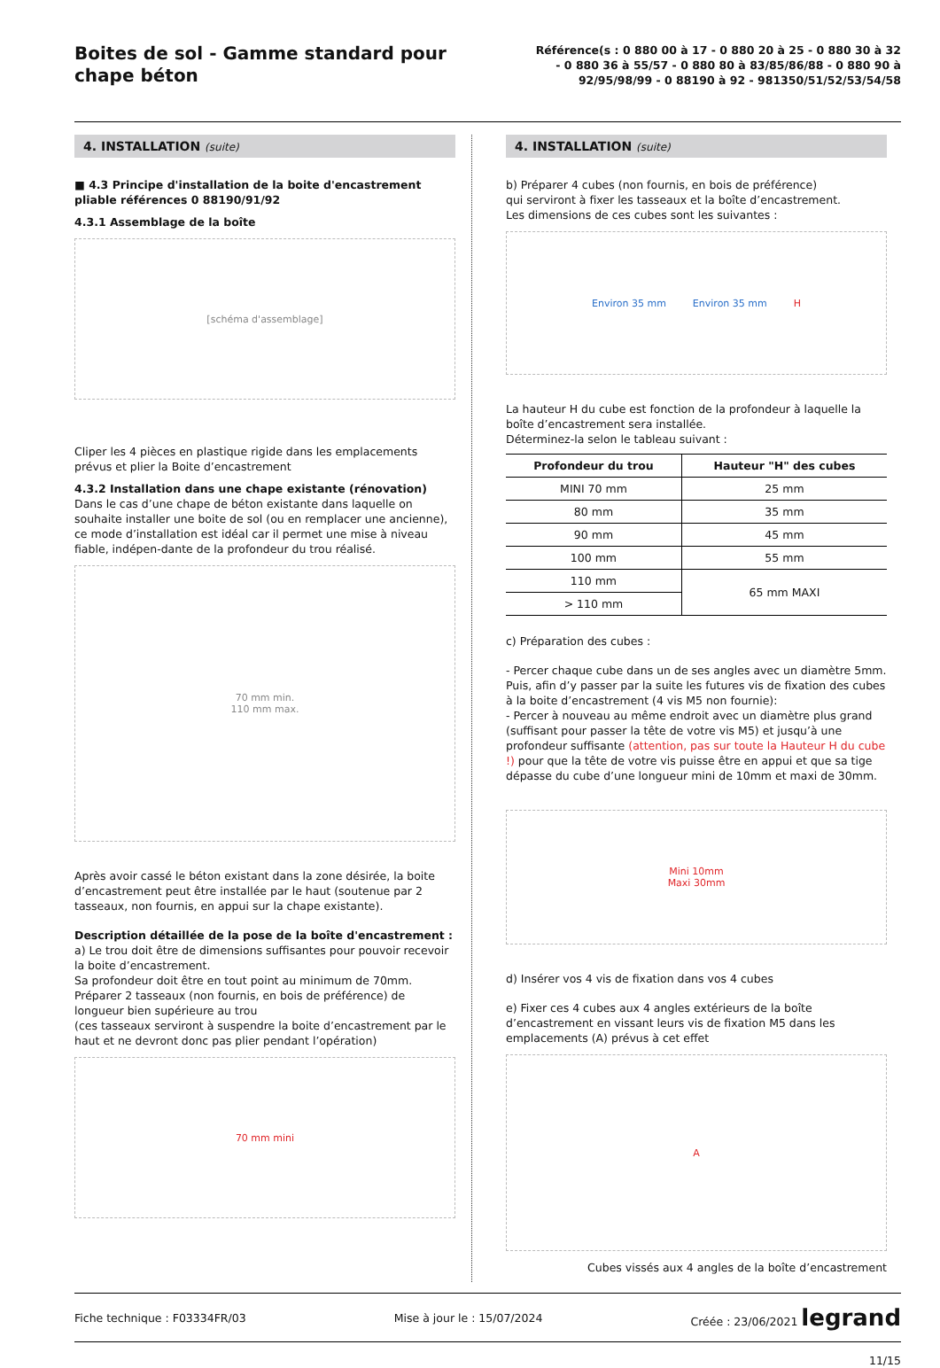Boites de sol - Gamme standard pour chape béton
Référence(s : 0 880 00 à 17 - 0 880 20 à 25 - 0 880 30 à 32 - 0 880 36 à 55/57 - 0 880 80 à 83/85/86/88 - 0 880 90 à 92/95/98/99 - 0 88190 à 92 - 981350/51/52/53/54/58
4. INSTALLATION (suite)
■ 4.3 Principe d'installation de la boite d'encastrement pliable références 0 88190/91/92
4.3.1 Assemblage de la boîte
[schéma d'assemblage]
Cliper les 4 pièces en plastique rigide dans les emplacements prévus et plier la Boite d’encastrement
4.3.2 Installation dans une chape existante (rénovation)
Dans le cas d’une chape de béton existante dans laquelle on souhaite installer une boite de sol (ou en remplacer une ancienne), ce mode d’installation est idéal car il permet une mise à niveau fiable, indépen-dante de la profondeur du trou réalisé.
70 mm min.
110 mm max.
Après avoir cassé le béton existant dans la zone désirée, la boite d’encastrement peut être installée par le haut (soutenue par 2 tasseaux, non fournis, en appui sur la chape existante).
Description détaillée de la pose de la boîte d'encastrement :
a) Le trou doit être de dimensions suffisantes pour pouvoir recevoir la boite d’encastrement.
Sa profondeur doit être en tout point au minimum de 70mm.
Préparer 2 tasseaux (non fournis, en bois de préférence) de longueur bien supérieure au trou
(ces tasseaux serviront à suspendre la boite d’encastrement par le haut et ne devront donc pas plier pendant l’opération)
70 mm mini
4. INSTALLATION (suite)
b) Préparer 4 cubes (non fournis, en bois de préférence)
qui serviront à fixer les tasseaux et la boîte d’encastrement.
Les dimensions de ces cubes sont les suivantes :
Environ 35 mm Environ 35 mm H
La hauteur H du cube est fonction de la profondeur à laquelle la boîte d’encastrement sera installée.
Déterminez-la selon le tableau suivant :
| Profondeur du trou | Hauteur "H" des cubes |
| --- | --- |
| MINI 70 mm | 25 mm |
| 80 mm | 35 mm |
| 90 mm | 45 mm |
| 100 mm | 55 mm |
| 110 mm | 65 mm MAXI |
| > 110 mm | |
c) Préparation des cubes :
- Percer chaque cube dans un de ses angles avec un diamètre 5mm. Puis, afin d’y passer par la suite les futures vis de fixation des cubes à la boite d’encastrement (4 vis M5 non fournie):
- Percer à nouveau au même endroit avec un diamètre plus grand (suffisant pour passer la tête de votre vis M5) et jusqu’à une profondeur suffisante (attention, pas sur toute la Hauteur H du cube !) pour que la tête de votre vis puisse être en appui et que sa tige dépasse du cube d’une longueur mini de 10mm et maxi de 30mm.
Mini 10mm
Maxi 30mm
d) Insérer vos 4 vis de fixation dans vos 4 cubes
e) Fixer ces 4 cubes aux 4 angles extérieurs de la boîte d’encastrement en vissant leurs vis de fixation M5 dans les emplacements (A) prévus à cet effet
A
Cubes vissés aux 4 angles de la boîte d’encastrement
Fiche technique : F03334FR/03 Mise à jour le : 15/07/2024 Créée : 23/06/2021 legrand
11/15